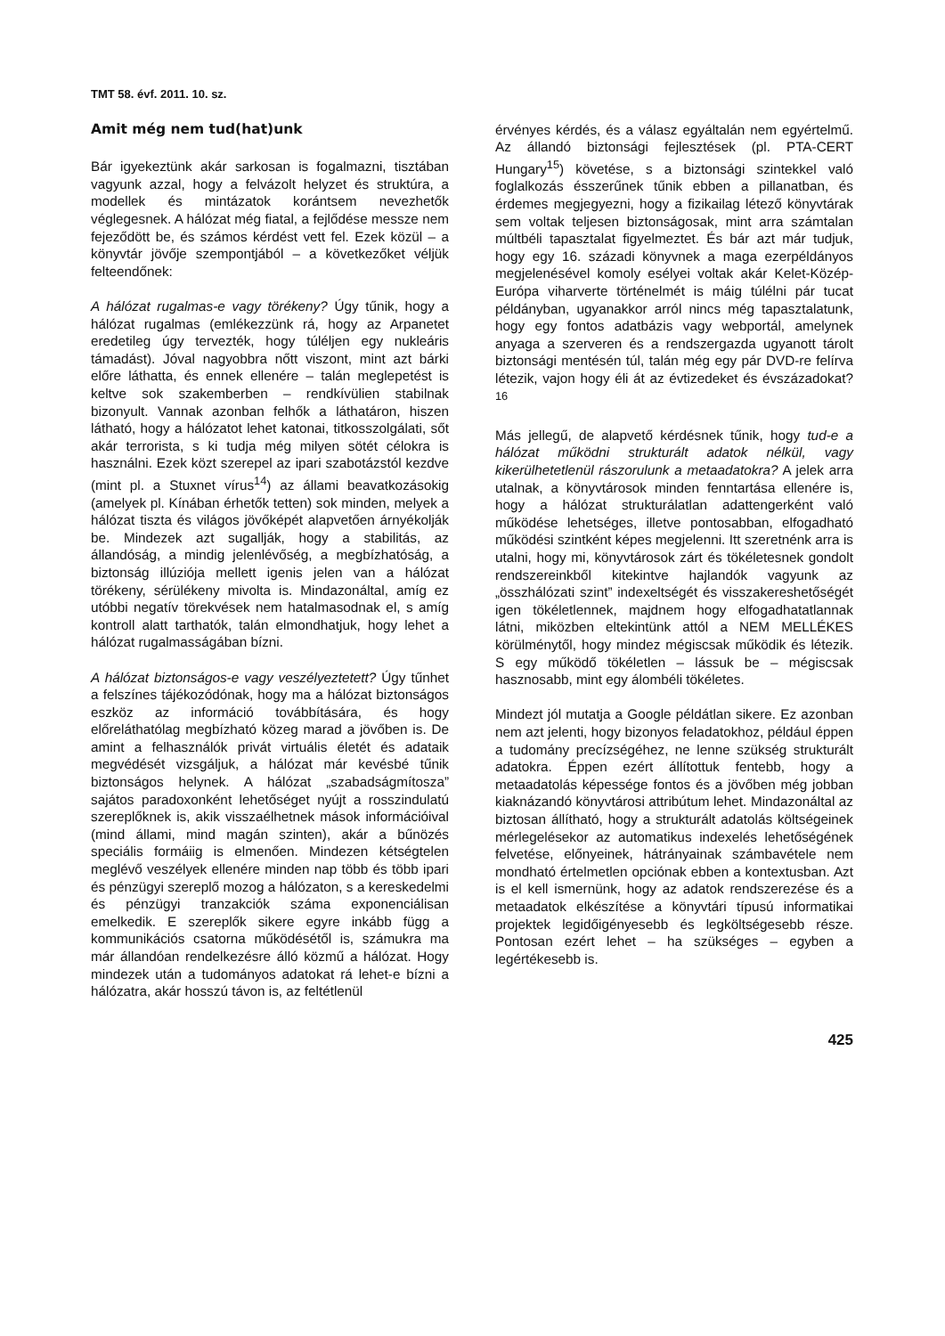TMT 58. évf. 2011. 10. sz.
Amit még nem tud(hat)unk
Bár igyekeztünk akár sarkosan is fogalmazni, tisztában vagyunk azzal, hogy a felvázolt helyzet és struktúra, a modellek és mintázatok korántsem nevezhetők véglegesnek. A hálózat még fiatal, a fejlődése messze nem fejeződött be, és számos kérdést vett fel. Ezek közül – a könyvtár jövője szempontjából – a következőket véljük felteendőnek:
A hálózat rugalmas-e vagy törékeny? Úgy tűnik, hogy a hálózat rugalmas (emlékezzünk rá, hogy az Arpanetet eredetileg úgy tervezték, hogy túléljen egy nukleáris támadást). Jóval nagyobbra nőtt viszont, mint azt bárki előre láthatta, és ennek ellenére – talán meglepetést is keltve sok szakemberben – rendkívülien stabilnak bizonyult. Vannak azonban felhők a láthatáron, hiszen látható, hogy a hálózatot lehet katonai, titkosszolgálati, sőt akár terrorista, s ki tudja még milyen sötét célokra is használni. Ezek közt szerepel az ipari szabotázstól kezdve (mint pl. a Stuxnet vírus<sup>14</sup>) az állami beavatkozásokig (amelyek pl. Kínában érhetők tetten) sok minden, melyek a hálózat tiszta és világos jövőképét alapvetően árnyékolják be. Mindezek azt sugallják, hogy a stabilitás, az állandóság, a mindig jelenlévőség, a megbízhatóság, a biztonság illúziója mellett igenis jelen van a hálózat törékeny, sérülékeny mivolta is. Mindazonáltal, amíg ez utóbbi negatív törekvések nem hatalmasodnak el, s amíg kontroll alatt tarthatók, talán elmondhatjuk, hogy lehet a hálózat rugalmasságában bízni.
A hálózat biztonságos-e vagy veszélyeztetett? Úgy tűnhet a felszínes tájékozódónak, hogy ma a hálózat biztonságos eszköz az információ továbbítására, és hogy előreláthatólag megbízható közeg marad a jövőben is. De amint a felhasználók privát virtuális életét és adataik megvédését vizsgáljuk, a hálózat már kevésbé tűnik biztonságos helynek. A hálózat „szabadságmítosza” sajátos paradoxonként lehetőséget nyújt a rosszindulatú szereplőknek is, akik visszaélhetnek mások információival (mind állami, mind magán szinten), akár a bűnözés speciális formáiig is elmenően. Mindezen kétségtelen meglévő veszélyek ellenére minden nap több és több ipari és pénzügyi szereplő mozog a hálózaton, s a kereskedelmi és pénzügyi tranzakciók száma exponenciálisan emelkedik. E szereplők sikere egyre inkább függ a kommunikációs csatorna működésétől is, számukra ma már állandóan rendelkezésre álló közmű a hálózat. Hogy mindezek után a tudományos adatokat rá lehet-e bízni a hálózatra, akár hosszú távon is, az feltétlenül
érvényes kérdés, és a válasz egyáltalán nem egyértelmű. Az állandó biztonsági fejlesztések (pl. PTA-CERT Hungary<sup>15</sup>) követése, s a biztonsági szintekkel való foglalkozás ésszerűnek tűnik ebben a pillanatban, és érdemes megjegyezni, hogy a fizikailag létező könyvtárak sem voltak teljesen biztonságosak, mint arra számtalan múltbéli tapasztalat figyelmeztet. És bár azt már tudjuk, hogy egy 16. századi könyvnek a maga ezerpéldányos megjelenésével komoly esélyei voltak akár Kelet-Közép-Európa viharverte történelmét is máig túlélni pár tucat példányban, ugyanakkor arról nincs még tapasztalatunk, hogy egy fontos adatbázis vagy webportál, amelynek anyaga a szerveren és a rendszergazda ugyanott tárolt biztonsági mentésén túl, talán még egy pár DVD-re felírva létezik, vajon hogy éli át az évtizedeket és évszázadokat?<sup>16</sup>
Más jellegű, de alapvető kérdésnek tűnik, hogy tud-e a hálózat működni strukturált adatok nélkül, vagy kikerülhetetlenül rászorulunk a metaadatokra? A jelek arra utalnak, a könyvtárosok minden fenntartása ellenére is, hogy a hálózat strukturálatlan adattengerként való működése lehetséges, illetve pontosabban, elfogadható működési szintként képes megjelenni. Itt szeretnénk arra is utalni, hogy mi, könyvtárosok zárt és tökéletesnek gondolt rendszereinkből kitekintve hajlandók vagyunk az „összhálózati szint” indexeltségét és visszakereshetőségét igen tökéletlennek, majdnem hogy elfogadhatatlannak látni, miközben eltekintünk attól a NEM MELLÉKES körülménytől, hogy mindez mégiscsak működik és létezik. S egy működő tökéletlen – lássuk be – mégiscsak hasznosabb, mint egy álombéli tökéletes.
Mindezt jól mutatja a Google példátlan sikere. Ez azonban nem azt jelenti, hogy bizonyos feladatokhoz, például éppen a tudomány precízségéhez, ne lenne szükség strukturált adatokra. Éppen ezért állítottuk fentebb, hogy a metaadatolás képessége fontos és a jövőben még jobban kiaknázandó könyvtárosi attribútum lehet. Mindazonáltal az biztosan állítható, hogy a strukturált adatolás költségeinek mérlegelésekor az automatikus indexelés lehetőségének felvetése, előnyeinek, hátrányainak számbavétele nem mondható értelmetlen opciónak ebben a kontextusban. Azt is el kell ismernünk, hogy az adatok rendszerezése és a metaadatok elkészítése a könyvtári típusú informatikai projektek legidőigényesebb és legköltségesebb része. Pontosan ezért lehet – ha szükséges – egyben a legértékesebb is.
425